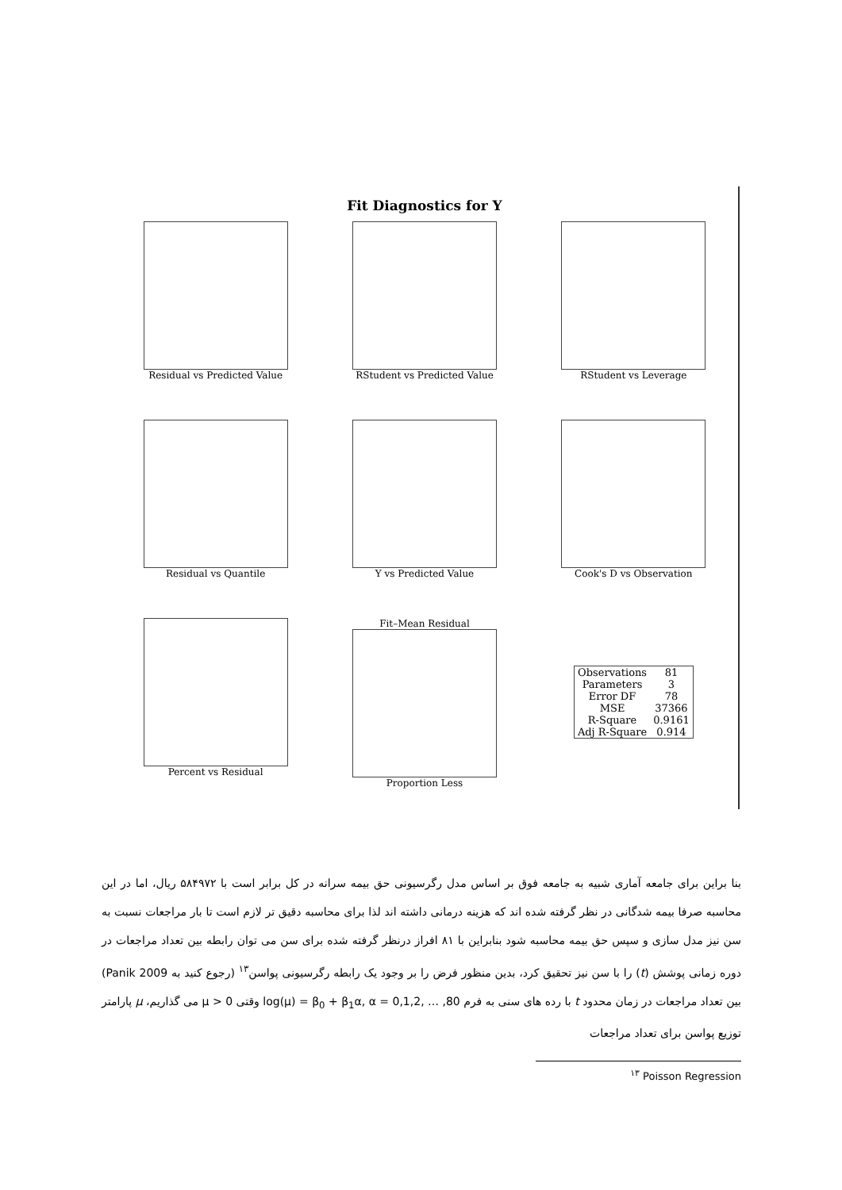Fit Diagnostics for Y
Residual vs Predicted Value
RStudent vs Predicted Value
RStudent vs Leverage
Residual vs Quantile
Y vs Predicted Value
Cook's D vs Observation
Percent vs Residual
Fit–Mean Residual
Proportion Less
| Observations | 81 |
| Parameters | 3 |
| Error DF | 78 |
| MSE | 37366 |
| R-Square | 0.9161 |
| Adj R-Square | 0.914 |
بنا براین برای جامعه آماری شبیه به جامعه فوق بر اساس مدل رگرسیونی حق بیمه سرانه در کل برابر است با ۵۸۴۹۷۲ ریال، اما در این محاسبه صرفا بیمه شدگانی در نظر گرفته شده اند که هزینه درمانی داشته اند لذا برای محاسبه دقیق تر لازم است تا بار مراجعات نسبت به سن نیز مدل سازی و سپس حق بیمه محاسبه شود بنابراین با ۸۱ افراز درنظر گرفته شده برای سن می توان رابطه بین تعداد مراجعات در دوره زمانی پوشش (t) را با سن نیز تحقیق کرد، بدین منظور فرض را بر وجود یک رابطه رگرسیونی پواسن<sup>۱۳</sup> (رجوع کنید به Panik 2009) بین تعداد مراجعات در زمان محدود t با رده های سنی به فرم log(μ) = β<sub>0</sub> + β<sub>1</sub>α, α = 0,1,2, … ,80 وقتی μ > 0 می گذاریم، μ پارامتر توزیع پواسن برای تعداد مراجعات
<sup>۱۳</sup> Poisson Regression